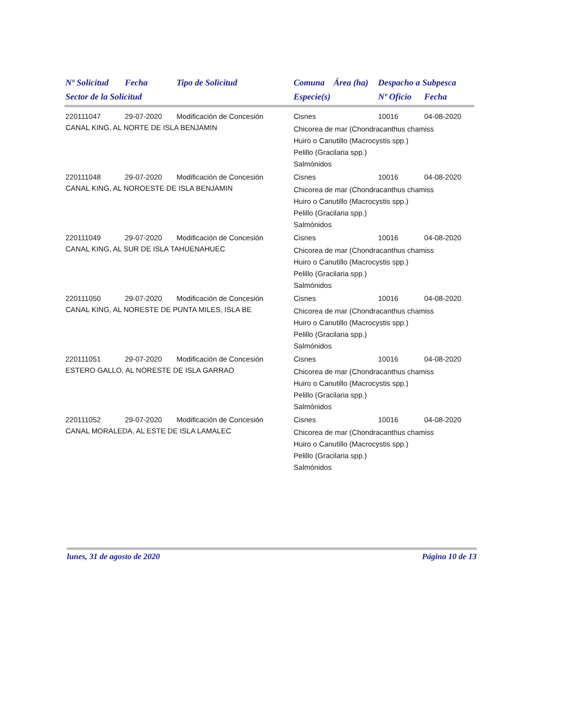| Nº Solicitud | Fecha | Tipo de Solicitud | Comuna | Área (ha) | Despacho a Subpesca | |
| --- | --- | --- | --- | --- | --- | --- |
| Sector de la Solicitud | | | Especie(s) | | Nº Oficio | Fecha |
| 220111047 | 29-07-2020 | Modificación de Concesión | Cisnes | | 10016 | 04-08-2020 |
| CANAL KING, AL NORTE DE ISLA BENJAMIN | | | Chicorea de mar (Chondracanthus chamiss Huiro o Canutillo (Macrocystis spp.) Pelillo (Gracilaria spp.) Salmónidos | | | |
| 220111048 | 29-07-2020 | Modificación de Concesión | Cisnes | | 10016 | 04-08-2020 |
| CANAL KING, AL NOROESTE DE ISLA BENJAMIN | | | Chicorea de mar (Chondracanthus chamiss Huiro o Canutillo (Macrocystis spp.) Pelillo (Gracilaria spp.) Salmónidos | | | |
| 220111049 | 29-07-2020 | Modificación de Concesión | Cisnes | | 10016 | 04-08-2020 |
| CANAL KING, AL SUR DE ISLA TAHUENAHUEC | | | Chicorea de mar (Chondracanthus chamiss Huiro o Canutillo (Macrocystis spp.) Pelillo (Gracilaria spp.) Salmónidos | | | |
| 220111050 | 29-07-2020 | Modificación de Concesión | Cisnes | | 10016 | 04-08-2020 |
| CANAL KING, AL NORESTE DE PUNTA MILES, ISLA BE | | | Chicorea de mar (Chondracanthus chamiss Huiro o Canutillo (Macrocystis spp.) Pelillo (Gracilaria spp.) Salmónidos | | | |
| 220111051 | 29-07-2020 | Modificación de Concesión | Cisnes | | 10016 | 04-08-2020 |
| ESTERO GALLO, AL NORESTE DE ISLA GARRAO | | | Chicorea de mar (Chondracanthus chamiss Huiro o Canutillo (Macrocystis spp.) Pelillo (Gracilaria spp.) Salmónidos | | | |
| 220111052 | 29-07-2020 | Modificación de Concesión | Cisnes | | 10016 | 04-08-2020 |
| CANAL MORALEDA, AL ESTE DE ISLA LAMALEC | | | Chicorea de mar (Chondracanthus chamiss Huiro o Canutillo (Macrocystis spp.) Pelillo (Gracilaria spp.) Salmónidos | | | |
lunes, 31 de agosto de 2020 Página 10 de 13